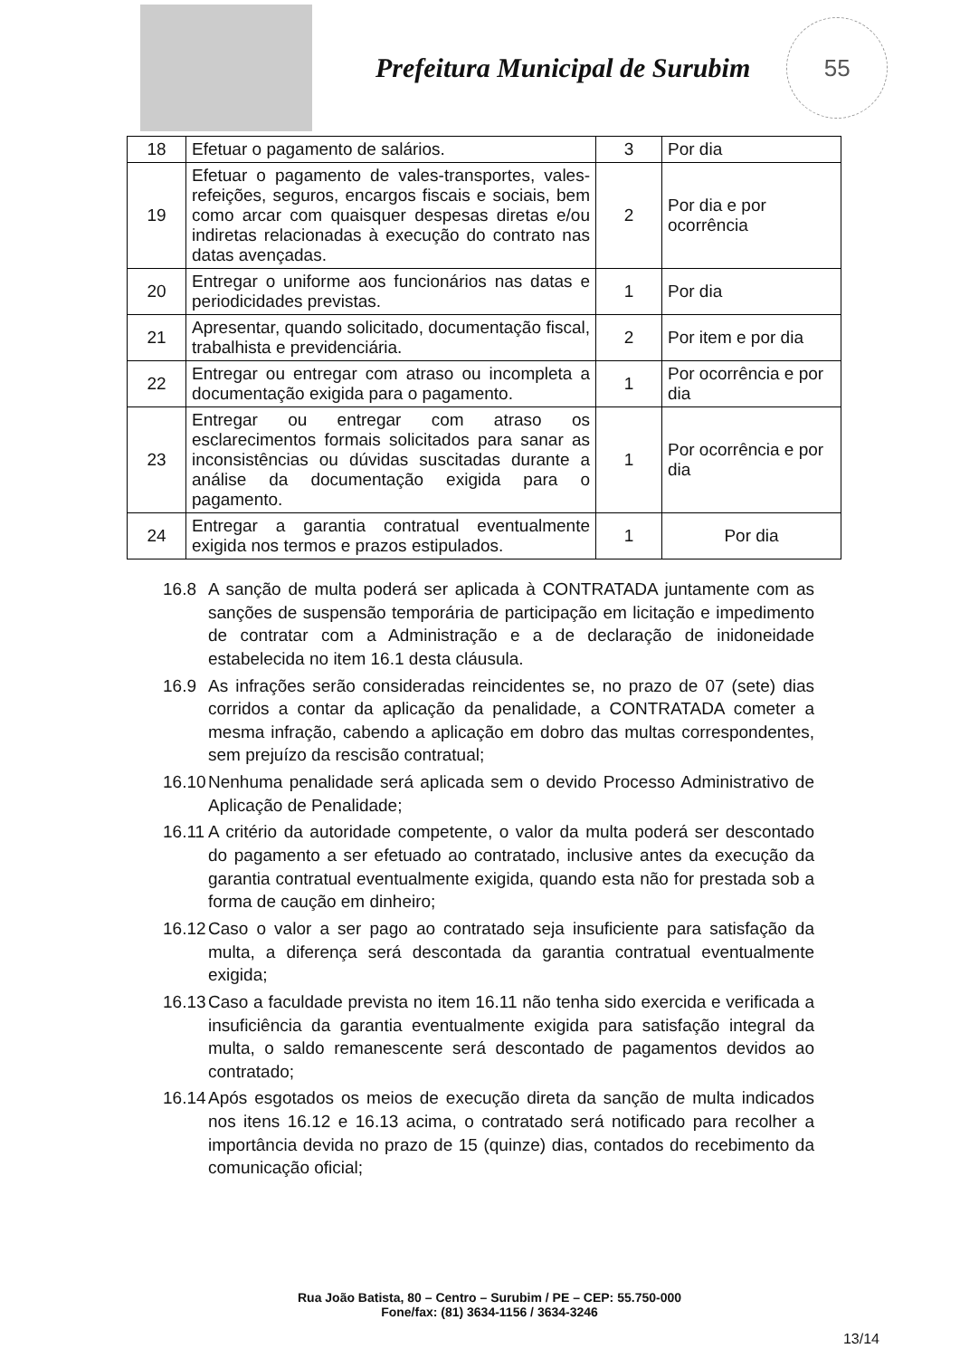Prefeitura Municipal de Surubim
55
| 18 | Efetuar o pagamento de salários. | 3 | Por dia |
| 19 | Efetuar o pagamento de vales-transportes, vales-refeições, seguros, encargos fiscais e sociais, bem como arcar com quaisquer despesas diretas e/ou indiretas relacionadas à execução do contrato nas datas avençadas. | 2 | Por dia e por ocorrência |
| 20 | Entregar o uniforme aos funcionários nas datas e periodicidades previstas. | 1 | Por dia |
| 21 | Apresentar, quando solicitado, documentação fiscal, trabalhista e previdenciária. | 2 | Por item e por dia |
| 22 | Entregar ou entregar com atraso ou incompleta a documentação exigida para o pagamento. | 1 | Por ocorrência e por dia |
| 23 | Entregar ou entregar com atraso os esclarecimentos formais solicitados para sanar as inconsistências ou dúvidas suscitadas durante a análise da documentação exigida para o pagamento. | 1 | Por ocorrência e por dia |
| 24 | Entregar a garantia contratual eventualmente exigida nos termos e prazos estipulados. | 1 | Por dia |
16.8 A sanção de multa poderá ser aplicada à CONTRATADA juntamente com as sanções de suspensão temporária de participação em licitação e impedimento de contratar com a Administração e a de declaração de inidoneidade estabelecida no item 16.1 desta cláusula.
16.9 As infrações serão consideradas reincidentes se, no prazo de 07 (sete) dias corridos a contar da aplicação da penalidade, a CONTRATADA cometer a mesma infração, cabendo a aplicação em dobro das multas correspondentes, sem prejuízo da rescisão contratual;
16.10 Nenhuma penalidade será aplicada sem o devido Processo Administrativo de Aplicação de Penalidade;
16.11 A critério da autoridade competente, o valor da multa poderá ser descontado do pagamento a ser efetuado ao contratado, inclusive antes da execução da garantia contratual eventualmente exigida, quando esta não for prestada sob a forma de caução em dinheiro;
16.12 Caso o valor a ser pago ao contratado seja insuficiente para satisfação da multa, a diferença será descontada da garantia contratual eventualmente exigida;
16.13 Caso a faculdade prevista no item 16.11 não tenha sido exercida e verificada a insuficiência da garantia eventualmente exigida para satisfação integral da multa, o saldo remanescente será descontado de pagamentos devidos ao contratado;
16.14 Após esgotados os meios de execução direta da sanção de multa indicados nos itens 16.12 e 16.13 acima, o contratado será notificado para recolher a importância devida no prazo de 15 (quinze) dias, contados do recebimento da comunicação oficial;
Rua João Batista, 80 – Centro – Surubim / PE – CEP: 55.750-000
Fone/fax: (81) 3634-1156 / 3634-3246
13/14